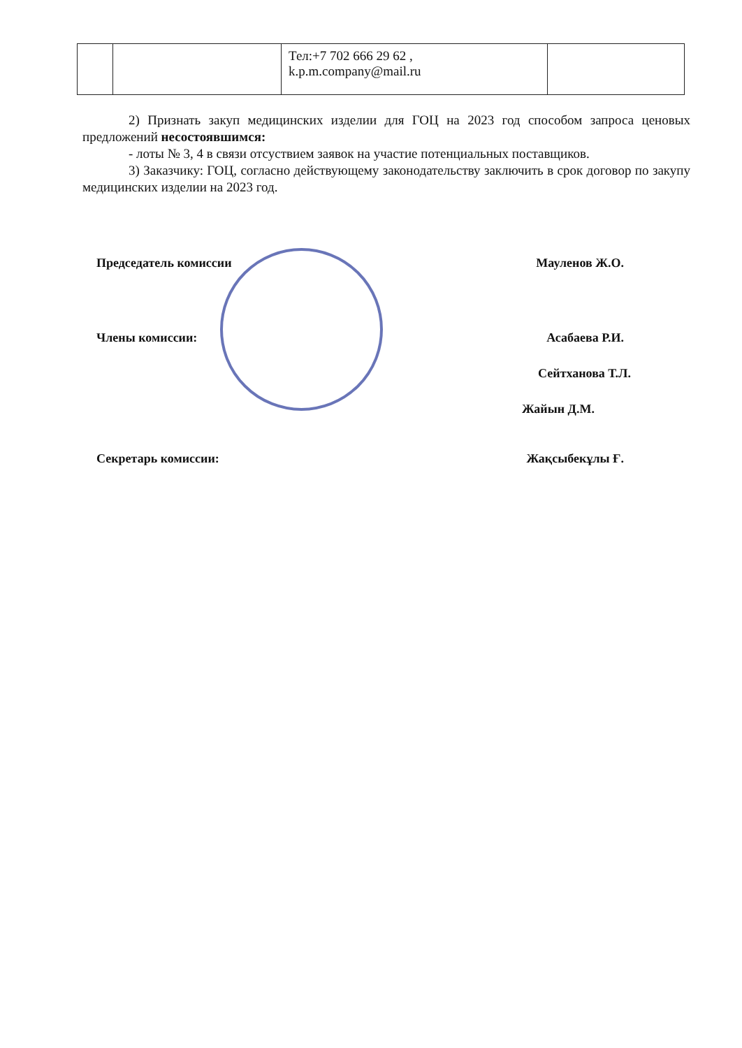| | | Тел:+7 702 666 29 62 , k.p.m.company@mail.ru | |
2) Признать закуп медицинских изделии для ГОЦ на 2023 год способом запроса ценовых предложений несостоявшимся:
- лоты № 3, 4 в связи отсуствием заявок на участие потенциальных поставщиков.
3) Заказчику: ГОЦ, согласно действующему законодательству заключить в срок договор по закупу медицинских изделии на 2023 год.
Председатель комиссии Мауленов Ж.О.
Члены комиссии: Асабаева Р.И.
Сейтханова Т.Л.
Жайын Д.М.
Секретарь комиссии: Жақсыбекұлы Ғ.